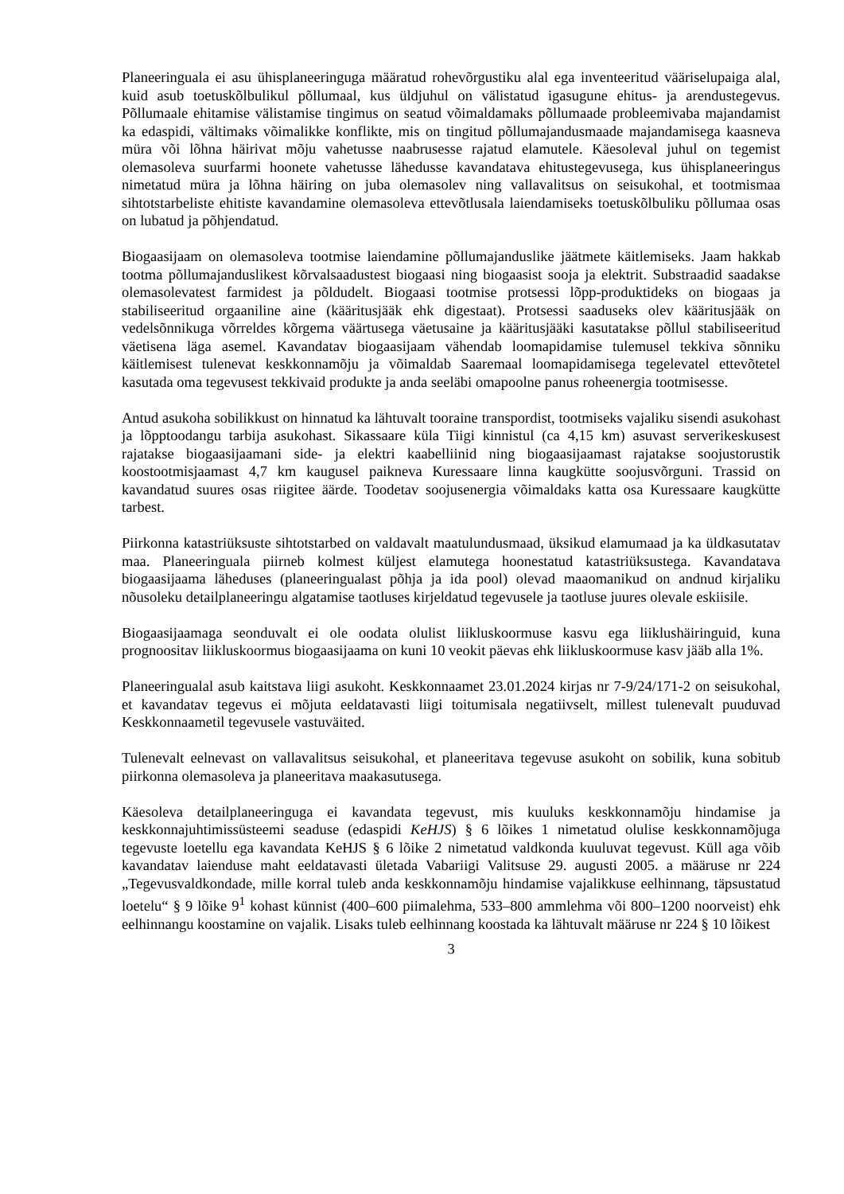Planeeringuala ei asu ühisplaneeringuga määratud rohevõrgustiku alal ega inventeeritud vääriselupaiga alal, kuid asub toetuskõlbulikul põllumaal, kus üldjuhul on välistatud igasugune ehitus- ja arendustegevus. Põllumaale ehitamise välistamise tingimus on seatud võimaldamaks põllumaade probleemivaba majandamist ka edaspidi, vältimaks võimalikke konflikte, mis on tingitud põllumajandusmaade majandamisega kaasneva müra või lõhna häirivat mõju vahetusse naabrusesse rajatud elamutele. Käesoleval juhul on tegemist olemasoleva suurfarmi hoonete vahetusse lähedusse kavandatava ehitustegevusega, kus ühisplaneeringus nimetatud müra ja lõhna häiring on juba olemasolev ning vallavalitsus on seisukohal, et tootmismaa sihtotstarbeliste ehitiste kavandamine olemasoleva ettevõtlusala laiendamiseks toetuskõlbuliku põllumaa osas on lubatud ja põhjendatud.
Biogaasijaam on olemasoleva tootmise laiendamine põllumajanduslike jäätmete käitlemiseks. Jaam hakkab tootma põllumajanduslikest kõrvalsaadustest biogaasi ning biogaasist sooja ja elektrit. Substraadid saadakse olemasolevatest farmidest ja põldudelt. Biogaasi tootmise protsessi lõpp-produktideks on biogaas ja stabiliseeritud orgaaniline aine (kääritusjääk ehk digestaat). Protsessi saaduseks olev kääritusjääk on vedelsõnnikuga võrreldes kõrgema väärtusega väetusaine ja kääritusjääki kasutatakse põllul stabiliseeritud väetisena läga asemel. Kavandatav biogaasijaam vähendab loomapidamise tulemusel tekkiva sõnniku käitlemisest tulenevat keskkonnamõju ja võimaldab Saaremaal loomapidamisega tegelevatel ettevõtetel kasutada oma tegevusest tekkivaid produkte ja anda seeläbi omapoolne panus roheenergia tootmisesse.
Antud asukoha sobilikkust on hinnatud ka lähtuvalt tooraine transpordist, tootmiseks vajaliku sisendi asukohast ja lõpptoodangu tarbija asukohast. Sikassaare küla Tiigi kinnistul (ca 4,15 km) asuvast serverikeskusest rajatakse biogaasijaamani side- ja elektri kaabelliinid ning biogaasijaamast rajatakse soojustorustik koostootmisjaamast 4,7 km kaugusel paikneva Kuressaare linna kaugkütte soojusvõrguni. Trassid on kavandatud suures osas riigitee äärde. Toodetav soojusenergia võimaldaks katta osa Kuressaare kaugkütte tarbest.
Piirkonna katastriüksuste sihtotstarbed on valdavalt maatulundusmaad, üksikud elamumaad ja ka üldkasutatav maa. Planeeringuala piirneb kolmest küljest elamutega hoonestatud katastriüksustega. Kavandatava biogaasijaama läheduses (planeeringualast põhja ja ida pool) olevad maaomanikud on andnud kirjaliku nõusoleku detailplaneeringu algatamise taotluses kirjeldatud tegevusele ja taotluse juures olevale eskiisile.
Biogaasijaamaga seonduvalt ei ole oodata olulist liikluskoormuse kasvu ega liiklushäiringuid, kuna prognoositav liikluskoormus biogaasijaama on kuni 10 veokit päevas ehk liikluskoormuse kasv jääb alla 1%.
Planeeringualal asub kaitstava liigi asukoht. Keskkonnaamet 23.01.2024 kirjas nr 7-9/24/171-2 on seisukohal, et kavandatav tegevus ei mõjuta eeldatavasti liigi toitumisala negatiivselt, millest tulenevalt puuduvad Keskkonnaametil tegevusele vastuväited.
Tulenevalt eelnevast on vallavalitsus seisukohal, et planeeritava tegevuse asukoht on sobilik, kuna sobitub piirkonna olemasoleva ja planeeritava maakasutusega.
Käesoleva detailplaneeringuga ei kavandata tegevust, mis kuuluks keskkonnamõju hindamise ja keskkonnajuhtimissüsteemi seaduse (edaspidi KeHJS) § 6 lõikes 1 nimetatud olulise keskkonnamõjuga tegevuste loetellu ega kavandata KeHJS § 6 lõike 2 nimetatud valdkonda kuuluvat tegevust. Küll aga võib kavandatav laienduse maht eeldatavasti ületada Vabariigi Valitsuse 29. augusti 2005. a määruse nr 224 „Tegevusvaldkondade, mille korral tuleb anda keskkonnamõju hindamise vajalikkuse eelhinnang, täpsustatud loetelu“ § 9 lõike 9<sup>1</sup> kohast künnist (400–600 piimalehma, 533–800 ammlehma või 800–1200 noorveist) ehk eelhinnangu koostamine on vajalik. Lisaks tuleb eelhinnang koostada ka lähtuvalt määruse nr 224 § 10 lõikest
3